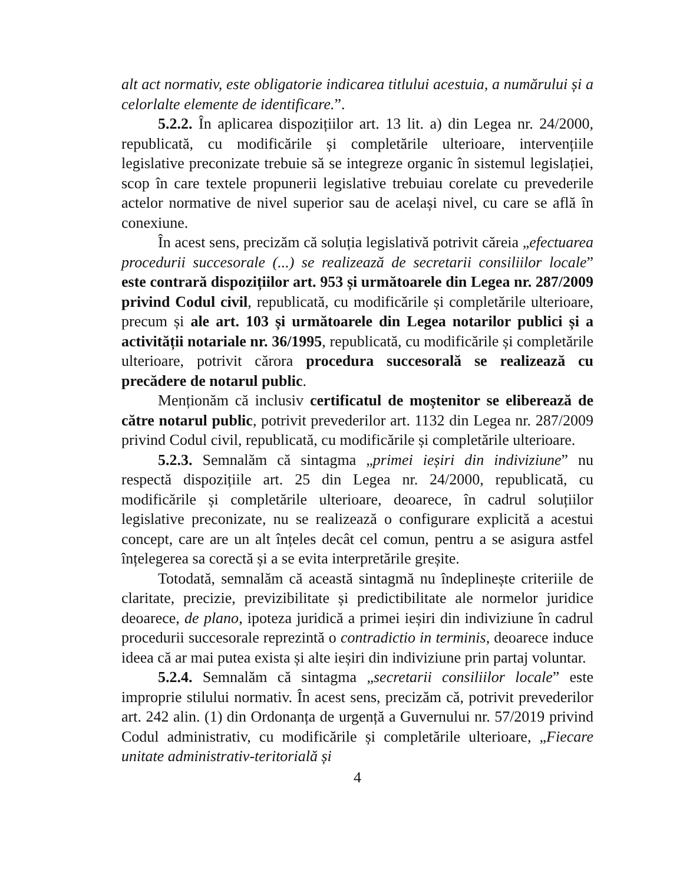alt act normativ, este obligatorie indicarea titlului acestuia, a numărului și a celorlalte elemente de identificare.”.
5.2.2. În aplicarea dispozițiilor art. 13 lit. a) din Legea nr. 24/2000, republicată, cu modificările și completările ulterioare, intervențiile legislative preconizate trebuie să se integreze organic în sistemul legislației, scop în care textele propunerii legislative trebuiau corelate cu prevederile actelor normative de nivel superior sau de același nivel, cu care se află în conexiune.
În acest sens, precizăm că soluția legislativă potrivit căreia „efectuarea procedurii succesorale (...) se realizează de secretarii consiliilor locale” este contrară dispozițiilor art. 953 și următoarele din Legea nr. 287/2009 privind Codul civil, republicată, cu modificările și completările ulterioare, precum și ale art. 103 și următoarele din Legea notarilor publici și a activității notariale nr. 36/1995, republicată, cu modificările și completările ulterioare, potrivit cărora procedura succesorală se realizează cu precădere de notarul public.
Menționăm că inclusiv certificatul de moștenitor se eliberează de către notarul public, potrivit prevederilor art. 1132 din Legea nr. 287/2009 privind Codul civil, republicată, cu modificările și completările ulterioare.
5.2.3. Semnalăm că sintagma „primei ieșiri din indiviziune” nu respectă dispozițiile art. 25 din Legea nr. 24/2000, republicată, cu modificările și completările ulterioare, deoarece, în cadrul soluțiilor legislative preconizate, nu se realizează o configurare explicită a acestui concept, care are un alt înțeles decât cel comun, pentru a se asigura astfel înțelegerea sa corectă și a se evita interpretările greșite.
Totodată, semnalăm că această sintagmă nu îndeplinește criteriile de claritate, precizie, previzibilitate și predictibilitate ale normelor juridice deoarece, de plano, ipoteza juridică a primei ieșiri din indiviziune în cadrul procedurii succesorale reprezintă o contradictio in terminis, deoarece induce ideea că ar mai putea exista și alte ieșiri din indiviziune prin partaj voluntar.
5.2.4. Semnalăm că sintagma „secretarii consiliilor locale” este improprie stilului normativ. În acest sens, precizăm că, potrivit prevederilor art. 242 alin. (1) din Ordonanța de urgență a Guvernului nr. 57/2019 privind Codul administrativ, cu modificările și completările ulterioare, „Fiecare unitate administrativ-teritorială și
4